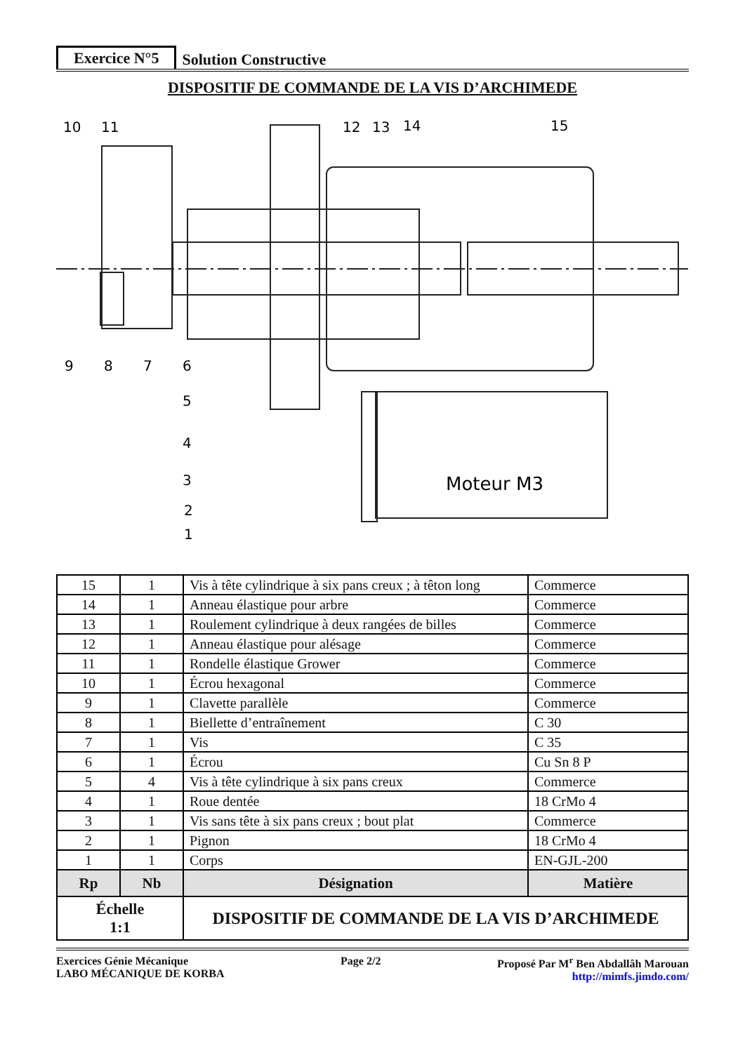Exercice N°5 Solution Constructive
DISPOSITIF DE COMMANDE DE LA VIS D’ARCHIMEDE
10
11
12
13
14
15
9
8
7
6
5
4
3
2
1
Moteur M3
| 15 | 1 | Vis à tête cylindrique à six pans creux ; à têton long | Commerce |
| 14 | 1 | Anneau élastique pour arbre | Commerce |
| 13 | 1 | Roulement cylindrique à deux rangées de billes | Commerce |
| 12 | 1 | Anneau élastique pour alésage | Commerce |
| 11 | 1 | Rondelle élastique Grower | Commerce |
| 10 | 1 | Écrou hexagonal | Commerce |
| 9 | 1 | Clavette parallèle | Commerce |
| 8 | 1 | Biellette d’entraînement | C 30 |
| 7 | 1 | Vis | C 35 |
| 6 | 1 | Écrou | Cu Sn 8 P |
| 5 | 4 | Vis à tête cylindrique à six pans creux | Commerce |
| 4 | 1 | Roue dentée | 18 CrMo 4 |
| 3 | 1 | Vis sans tête à six pans creux ; bout plat | Commerce |
| 2 | 1 | Pignon | 18 CrMo 4 |
| 1 | 1 | Corps | EN-GJL-200 |
| Rp | Nb | Désignation | Matière |
| Échelle 1:1 | | DISPOSITIF DE COMMANDE DE LA VIS D’ARCHIMEDE | |
Exercices Génie Mécanique
LABO MÉCANIQUE DE KORBA
Page 2/2 Proposé Par M<sup>r</sup> Ben Abdallâh Marouan
http://mimfs.jimdo.com/